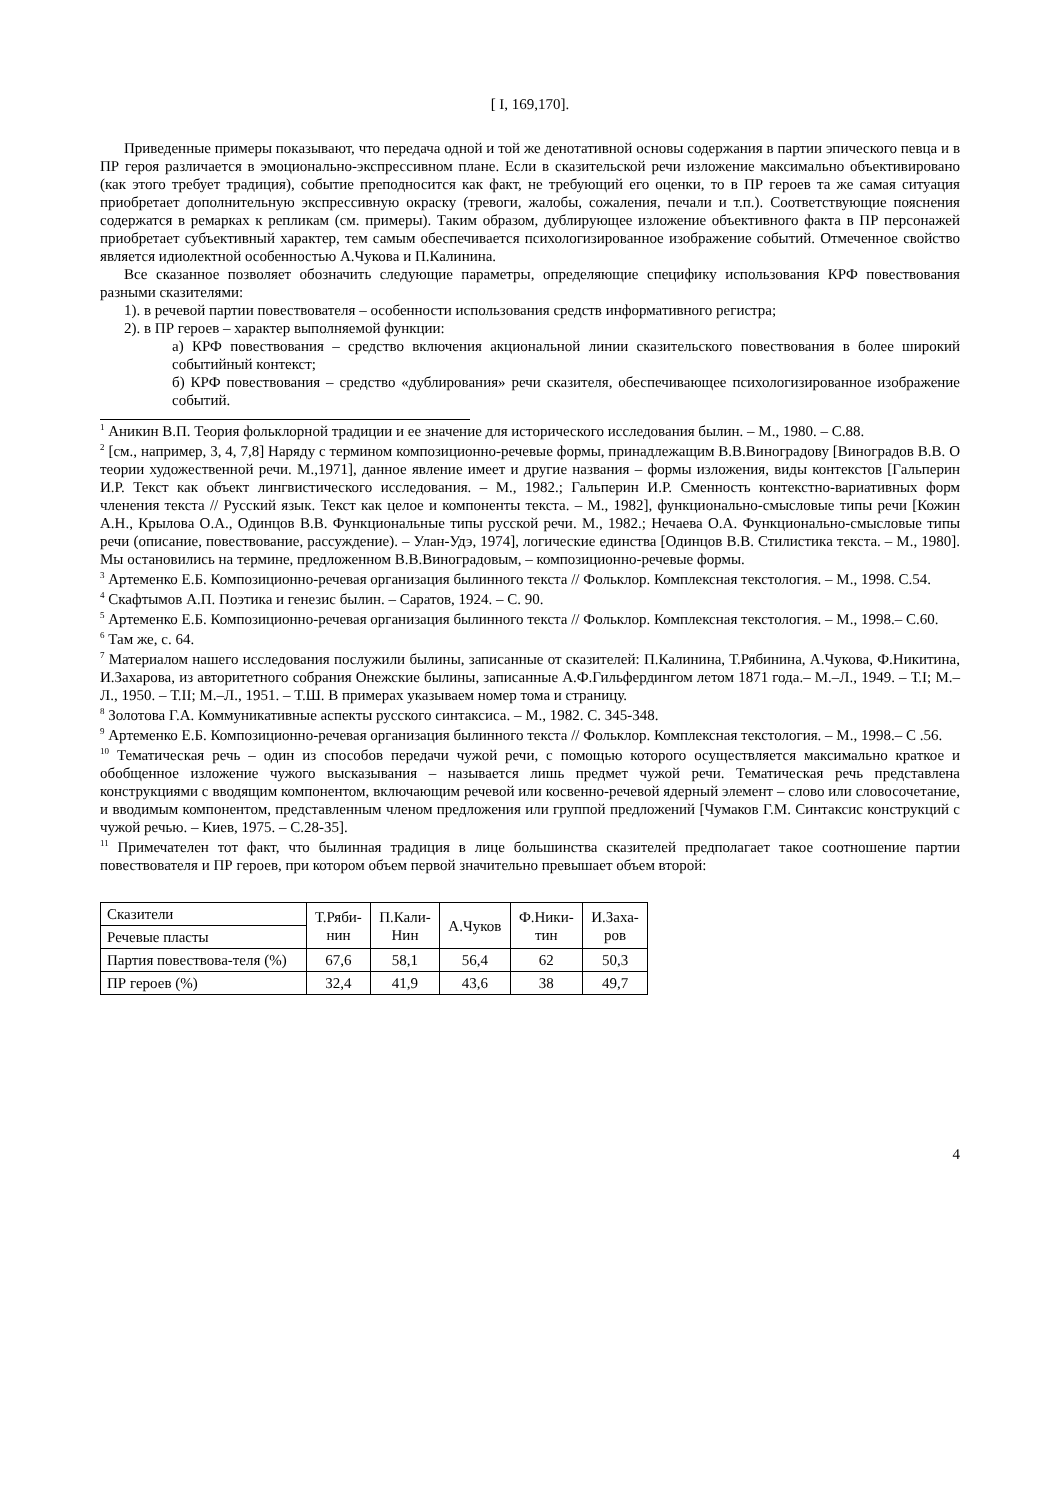[ I, 169,170].
Приведенные примеры показывают, что передача одной и той же денотативной основы содержания в партии эпического певца и в ПР героя различается в эмоционально-экспрессивном плане. Если в сказительской речи изложение максимально объективировано (как этого требует традиция), событие преподносится как факт, не требующий его оценки, то в ПР героев та же самая ситуация приобретает дополнительную экспрессивную окраску (тревоги, жалобы, сожаления, печали и т.п.). Соответствующие пояснения содержатся в ремарках к репликам (см. примеры). Таким образом, дублирующее изложение объективного факта в ПР персонажей приобретает субъективный характер, тем самым обеспечивается психологизированное изображение событий. Отмеченное свойство является идиолектной особенностью А.Чукова и П.Калинина.
Все сказанное позволяет обозначить следующие параметры, определяющие специфику использования КРФ повествования разными сказителями:
1). в речевой партии повествователя – особенности использования средств информативного регистра;
2). в ПР героев – характер выполняемой функции:
а) КРФ повествования – средство включения акциональной линии сказительского повествования в более широкий событийный контекст;
б) КРФ повествования – средство «дублирования» речи сказителя, обеспечивающее психологизированное изображение событий.
<sup>1</sup> Аникин В.П. Теория фольклорной традиции и ее значение для исторического исследования былин. – М., 1980. – С.88.
<sup>2</sup> [см., например, 3, 4, 7,8] Наряду с термином композиционно-речевые формы, принадлежащим В.В.Виноградову [Виноградов В.В. О теории художественной речи. М.,1971], данное явление имеет и другие названия – формы изложения, виды контекстов [Гальперин И.Р. Текст как объект лингвистического исследования. – М., 1982.; Гальперин И.Р. Сменность контекстно-вариативных форм членения текста // Русский язык. Текст как целое и компоненты текста. – М., 1982], функционально-смысловые типы речи [Кожин А.Н., Крылова О.А., Одинцов В.В. Функциональные типы русской речи. М., 1982.; Нечаева О.А. Функционально-смысловые типы речи (описание, повествование, рассуждение). – Улан-Удэ, 1974], логические единства [Одинцов В.В. Стилистика текста. – М., 1980]. Мы остановились на термине, предложенном В.В.Виноградовым, – композиционно-речевые формы.
<sup>3</sup> Артеменко Е.Б. Композиционно-речевая организация былинного текста // Фольклор. Комплексная текстология. – М., 1998. С.54.
<sup>4</sup> Скафтымов А.П. Поэтика и генезис былин. – Саратов, 1924. – С. 90.
<sup>5</sup> Артеменко Е.Б. Композиционно-речевая организация былинного текста // Фольклор. Комплексная текстология. – М., 1998.– С.60.
<sup>6</sup> Там же, с. 64.
<sup>7</sup> Материалом нашего исследования послужили былины, записанные от сказителей: П.Калинина, Т.Рябинина, А.Чукова, Ф.Никитина, И.Захарова, из авторитетного собрания Онежские былины, записанные А.Ф.Гильфердингом летом 1871 года.– М.–Л., 1949. – Т.I; М.–Л., 1950. – Т.II; М.–Л., 1951. – Т.Ш. В примерах указываем номер тома и страницу.
<sup>8</sup> Золотова Г.А. Коммуникативные аспекты русского синтаксиса. – М., 1982. С. 345-348.
<sup>9</sup> Артеменко Е.Б. Композиционно-речевая организация былинного текста // Фольклор. Комплексная текстология. – М., 1998.– С .56.
<sup>10</sup> Тематическая речь – один из способов передачи чужой речи, с помощью которого осуществляется максимально краткое и обобщенное изложение чужого высказывания – называется лишь предмет чужой речи. Тематическая речь представлена конструкциями с вводящим компонентом, включающим речевой или косвенно-речевой ядерный элемент – слово или словосочетание, и вводимым компонентом, представленным членом предложения или группой предложений [Чумаков Г.М. Синтаксис конструкций с чужой речью. – Киев, 1975. – С.28-35].
<sup>11</sup> Примечателен тот факт, что былинная традиция в лице большинства сказителей предполагает такое соотношение партии повествователя и ПР героев, при котором объем первой значительно превышает объем второй:
| Сказители | Т.Ряби- нин | П.Кали- Нин | А.Чуков | Ф.Ники- тин | И.Заха- ров |
| Речевые пласты | | | | | |
| Партия повествова-теля (%) | 67,6 | 58,1 | 56,4 | 62 | 50,3 |
| ПР героев (%) | 32,4 | 41,9 | 43,6 | 38 | 49,7 |
4